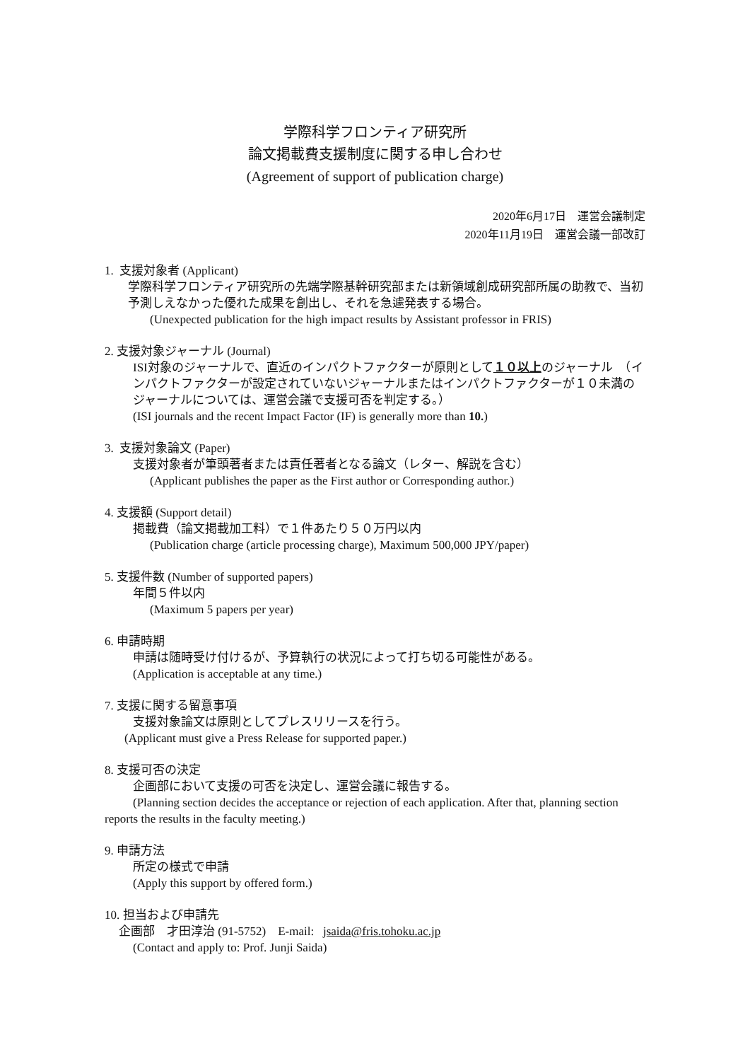学際科学フロンティア研究所
論文掲載費支援制度に関する申し合わせ
(Agreement of support of publication charge)
2020年6月17日　運営会議制定
2020年11月19日　運営会議一部改訂
1. 支援対象者 (Applicant)
学際科学フロンティア研究所の先端学際基幹研究部または新領域創成研究部所属の助教で、当初予測しえなかった優れた成果を創出し、それを急遽発表する場合。
(Unexpected publication for the high impact results by Assistant professor in FRIS)
2. 支援対象ジャーナル (Journal)
ISI対象のジャーナルで、直近のインパクトファクターが原則として１０以上のジャーナル　（インパクトファクターが設定されていないジャーナルまたはインパクトファクターが１０未満のジャーナルについては、運営会議で支援可否を判定する。）
(ISI journals and the recent Impact Factor (IF) is generally more than 10.)
3. 支援対象論文 (Paper)
支援対象者が筆頭著者または責任著者となる論文（レター、解説を含む）
(Applicant publishes the paper as the First author or Corresponding author.)
4. 支援額 (Support detail)
掲載費（論文掲載加工料）で１件あたり５０万円以内
(Publication charge (article processing charge), Maximum 500,000 JPY/paper)
5. 支援件数 (Number of supported papers)
年間５件以内
(Maximum 5 papers per year)
6. 申請時期
申請は随時受け付けるが、予算執行の状況によって打ち切る可能性がある。
(Application is acceptable at any time.)
7. 支援に関する留意事項
支援対象論文は原則としてプレスリリースを行う。
(Applicant must give a Press Release for supported paper.)
8. 支援可否の決定
企画部において支援の可否を決定し、運営会議に報告する。
(Planning section decides the acceptance or rejection of each application. After that, planning section reports the results in the faculty meeting.)
9. 申請方法
所定の様式で申請
(Apply this support by offered form.)
10. 担当および申請先
企画部　才田淳治 (91-5752) E-mail: jsaida@fris.tohoku.ac.jp
(Contact and apply to: Prof. Junji Saida)